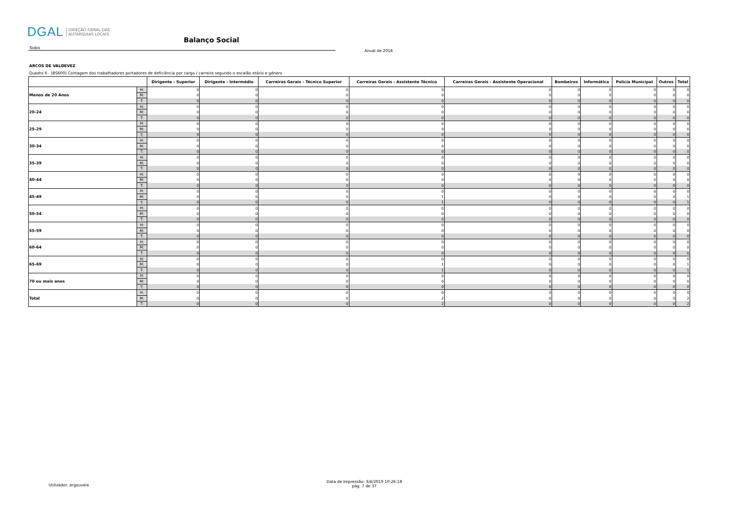DGAL DIREÇÃO-GERAL DAS
AUTARQUIAS LOCAIS
Balanço Social
Todos
Anual de 2018
ARCOS DE VALDEVEZ
Quadro 6 - [BS600] Contagem dos trabalhadores portadores de deficiência por cargo / carreira segundo o escalão etário e género
| | | Dirigente - Superior | Dirigente - Intermédio | Carreiras Gerais - Técnico Superior | Carreiras Gerais - Assistente Técnico | Carreiras Gerais - Assistente Operacional | Bombeiros | Informática | Polícia Municipal | Outros | Total |
| --- | --- | --- | --- | --- | --- | --- | --- | --- | --- | --- | --- |
| Menos de 20 Anos | H: | 0 | 0 | 0 | 0 | 0 | 0 | 0 | 0 | 0 | 0 |
| | M: | 0 | 0 | 0 | 0 | 0 | 0 | 0 | 0 | 0 | 0 |
| | T: | 0 | 0 | 0 | 0 | 0 | 0 | 0 | 0 | 0 | 0 |
| 20-24 | H: | 0 | 0 | 0 | 0 | 0 | 0 | 0 | 0 | 0 | 0 |
| | M: | 0 | 0 | 0 | 0 | 0 | 0 | 0 | 0 | 0 | 0 |
| | T: | 0 | 0 | 0 | 0 | 0 | 0 | 0 | 0 | 0 | 0 |
| 25-29 | H: | 0 | 0 | 0 | 0 | 0 | 0 | 0 | 0 | 0 | 0 |
| | M: | 0 | 0 | 0 | 0 | 0 | 0 | 0 | 0 | 0 | 0 |
| | T: | 0 | 0 | 0 | 0 | 0 | 0 | 0 | 0 | 0 | 0 |
| 30-34 | H: | 0 | 0 | 0 | 0 | 0 | 0 | 0 | 0 | 0 | 0 |
| | M: | 0 | 0 | 0 | 0 | 0 | 0 | 0 | 0 | 0 | 0 |
| | T: | 0 | 0 | 0 | 0 | 0 | 0 | 0 | 0 | 0 | 0 |
| 35-39 | H: | 0 | 0 | 0 | 0 | 0 | 0 | 0 | 0 | 0 | 0 |
| | M: | 0 | 0 | 0 | 0 | 0 | 0 | 0 | 0 | 0 | 0 |
| | T: | 0 | 0 | 0 | 0 | 0 | 0 | 0 | 0 | 0 | 0 |
| 40-44 | H: | 0 | 0 | 0 | 0 | 0 | 0 | 0 | 0 | 0 | 0 |
| | M: | 0 | 0 | 0 | 0 | 0 | 0 | 0 | 0 | 0 | 0 |
| | T: | 0 | 0 | 0 | 0 | 0 | 0 | 0 | 0 | 0 | 0 |
| 45-49 | H: | 0 | 0 | 0 | 0 | 0 | 0 | 0 | 0 | 0 | 0 |
| | M: | 0 | 0 | 0 | 1 | 0 | 0 | 0 | 0 | 0 | 1 |
| | T: | 0 | 0 | 0 | 1 | 0 | 0 | 0 | 0 | 0 | 1 |
| 50-54 | H: | 0 | 0 | 0 | 0 | 0 | 0 | 0 | 0 | 0 | 0 |
| | M: | 0 | 0 | 0 | 0 | 0 | 0 | 0 | 0 | 0 | 0 |
| | T: | 0 | 0 | 0 | 0 | 0 | 0 | 0 | 0 | 0 | 0 |
| 55-59 | H: | 0 | 0 | 0 | 0 | 0 | 0 | 0 | 0 | 0 | 0 |
| | M: | 0 | 0 | 0 | 0 | 0 | 0 | 0 | 0 | 0 | 0 |
| | T: | 0 | 0 | 0 | 0 | 0 | 0 | 0 | 0 | 0 | 0 |
| 60-64 | H: | 0 | 0 | 0 | 0 | 0 | 0 | 0 | 0 | 0 | 0 |
| | M: | 0 | 0 | 0 | 0 | 0 | 0 | 0 | 0 | 0 | 0 |
| | T: | 0 | 0 | 0 | 0 | 0 | 0 | 0 | 0 | 0 | 0 |
| 65-69 | H: | 0 | 0 | 0 | 0 | 0 | 0 | 0 | 0 | 0 | 0 |
| | M: | 0 | 0 | 0 | 1 | 0 | 0 | 0 | 0 | 0 | 1 |
| | T: | 0 | 0 | 0 | 1 | 0 | 0 | 0 | 0 | 0 | 1 |
| 70 ou mais anos | H: | 0 | 0 | 0 | 0 | 0 | 0 | 0 | 0 | 0 | 0 |
| | M: | 0 | 0 | 0 | 0 | 0 | 0 | 0 | 0 | 0 | 0 |
| | T: | 0 | 0 | 0 | 0 | 0 | 0 | 0 | 0 | 0 | 0 |
| Total | H: | 0 | 0 | 0 | 0 | 0 | 0 | 0 | 0 | 0 | 0 |
| | M: | 0 | 0 | 0 | 2 | 0 | 0 | 0 | 0 | 0 | 2 |
| | T: | 0 | 0 | 0 | 2 | 0 | 0 | 0 | 0 | 0 | 2 |
Utilizador: argouveia
Data de Impressão: 3/4/2019 10:26:18
pág. 7 de 37